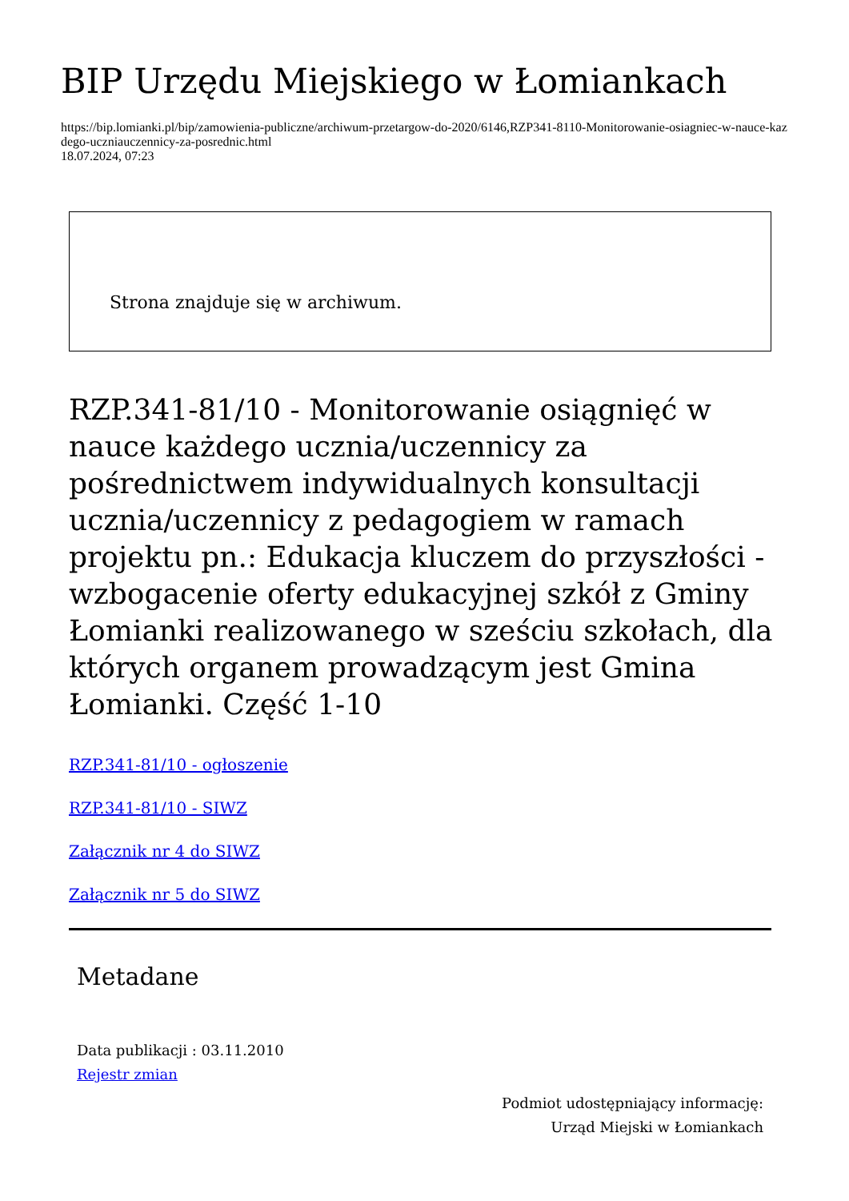BIP Urzędu Miejskiego w Łomiankach
https://bip.lomianki.pl/bip/zamowienia-publiczne/archiwum-przetargow-do-2020/6146,RZP341-8110-Monitorowanie-osiagniec-w-nauce-kazdego-uczniauczennicy-za-posrednic.html
18.07.2024, 07:23
Strona znajduje się w archiwum.
RZP.341-81/10 - Monitorowanie osiągnięć w nauce każdego ucznia/uczennicy za pośrednictwem indywidualnych konsultacji ucznia/uczennicy z pedagogiem w ramach projektu pn.: Edukacja kluczem do przyszłości - wzbogacenie oferty edukacyjnej szkół z Gminy Łomianki realizowanego w sześciu szkołach, dla których organem prowadzącym jest Gmina Łomianki. Część 1-10
RZP.341-81/10 - ogłoszenie
RZP.341-81/10 - SIWZ
Załącznik nr 4 do SIWZ
Załącznik nr 5 do SIWZ
Metadane
Data publikacji : 03.11.2010
Rejestr zmian
Podmiot udostępniający informację:
Urząd Miejski w Łomiankach